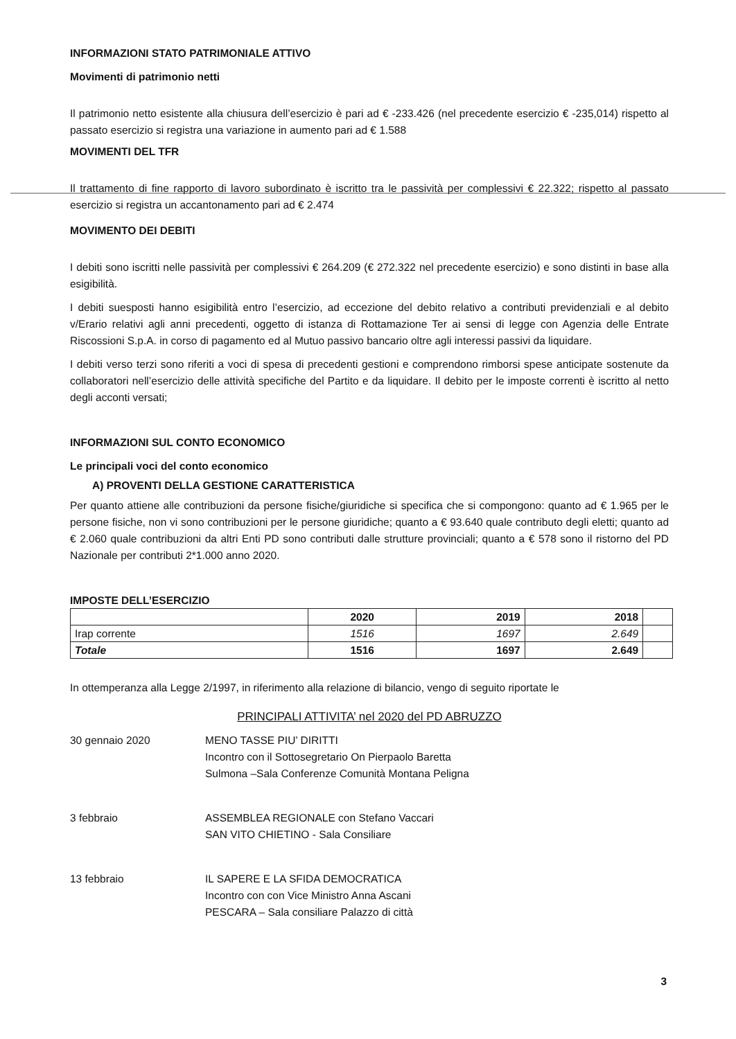INFORMAZIONI STATO PATRIMONIALE ATTIVO
Movimenti di patrimonio netti
Il patrimonio netto esistente alla chiusura dell’esercizio è pari ad € -233.426 (nel precedente esercizio € -235,014) rispetto al passato esercizio si registra una variazione in aumento pari ad € 1.588
MOVIMENTI DEL TFR
Il trattamento di fine rapporto di lavoro subordinato è iscritto tra le passività per complessivi € 22.322; rispetto al passato esercizio si registra un accantonamento pari ad € 2.474
MOVIMENTO DEI DEBITI
I debiti sono iscritti nelle passività per complessivi € 264.209 (€ 272.322 nel precedente esercizio) e sono distinti in base alla esigibilità.
I debiti suesposti hanno esigibilità entro l’esercizio, ad eccezione del debito relativo a contributi previdenziali e al debito v/Erario relativi agli anni precedenti, oggetto di istanza di Rottamazione Ter ai sensi di legge con Agenzia delle Entrate Riscossioni S.p.A. in corso di pagamento ed al Mutuo passivo bancario oltre agli interessi passivi da liquidare.
I debiti verso terzi sono riferiti a voci di spesa di precedenti gestioni e comprendono rimborsi spese anticipate sostenute da collaboratori nell’esercizio delle attività specifiche del Partito e da liquidare. Il debito per le imposte correnti è iscritto al netto degli acconti versati;
INFORMAZIONI SUL CONTO ECONOMICO
Le principali voci del conto economico
A) PROVENTI DELLA GESTIONE CARATTERISTICA
Per quanto attiene alle contribuzioni da persone fisiche/giuridiche si specifica che si compongono: quanto ad € 1.965 per le persone fisiche, non vi sono contribuzioni per le persone giuridiche; quanto a € 93.640 quale contributo degli eletti; quanto ad € 2.060 quale contribuzioni da altri Enti PD sono contributi dalle strutture provinciali; quanto a € 578 sono il ristorno del PD Nazionale per contributi 2*1.000 anno 2020.
IMPOSTE DELL’ESERCIZIO
| | 2020 | 2019 | 2018 | |
| --- | --- | --- | --- | --- |
| Irap corrente | 1516 | 1697 | 2.649 | |
| Totale | 1516 | 1697 | 2.649 | |
In ottemperanza alla Legge 2/1997, in riferimento alla relazione di bilancio, vengo di seguito riportate le
PRINCIPALI ATTIVITA’ nel 2020 del PD ABRUZZO
30 gennaio 2020 MENO TASSE PIU’ DIRITTI
Incontro con il Sottosegretario On Pierpaolo Baretta
Sulmona –Sala Conferenze Comunità Montana Peligna
3 febbraio ASSEMBLEA REGIONALE con Stefano Vaccari
SAN VITO CHIETINO - Sala Consiliare
13 febbraio IL SAPERE E LA SFIDA DEMOCRATICA
Incontro con con Vice Ministro Anna Ascani
PESCARA – Sala consiliare Palazzo di città
3